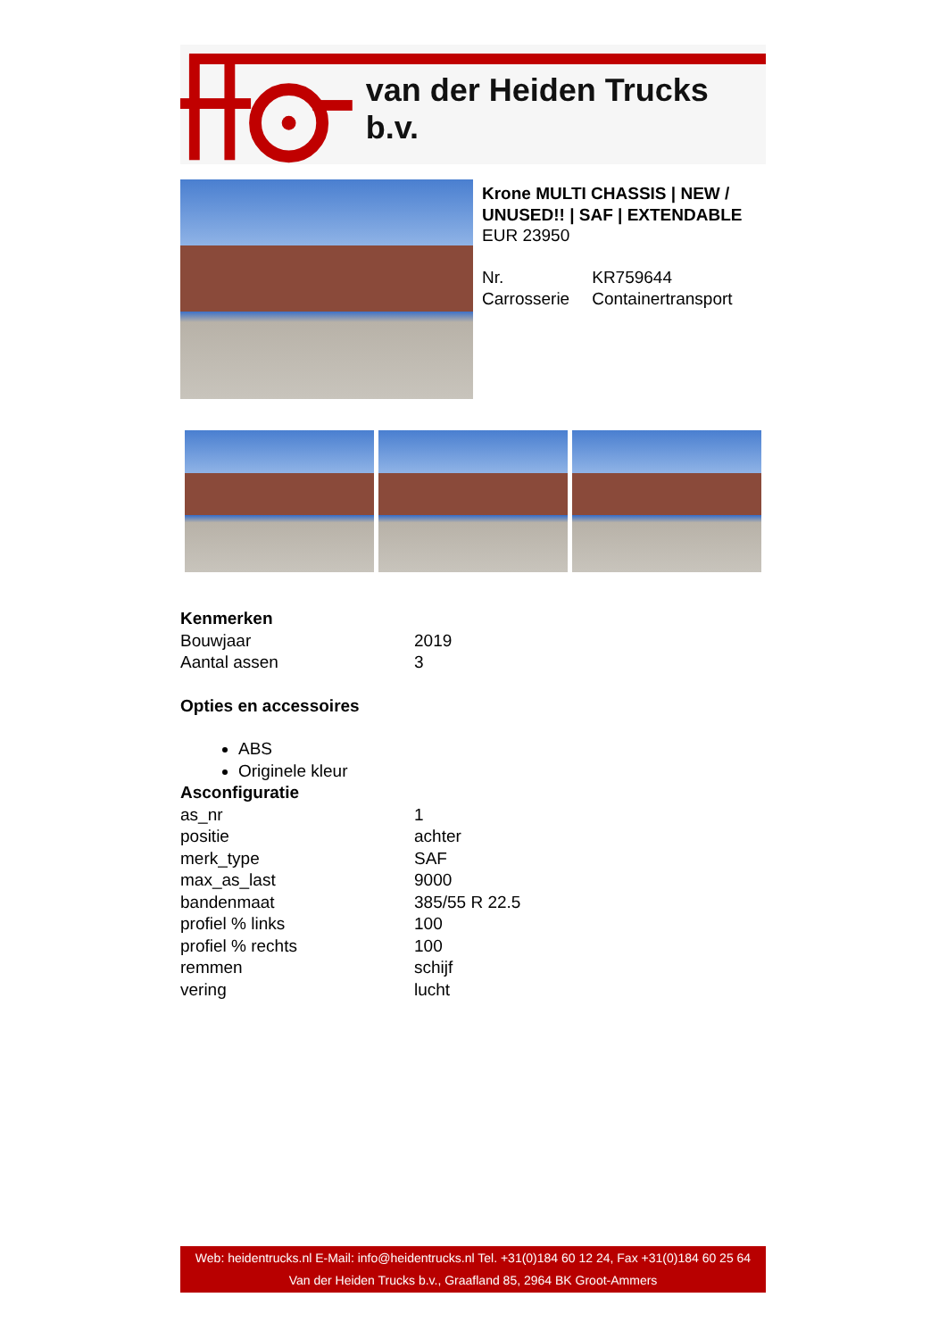van der Heiden Trucks b.v.
Krone MULTI CHASSIS | NEW / UNUSED!! | SAF | EXTENDABLE
EUR 23950
| Nr. | KR759644 |
| Carrosserie | Containertransport |
Kenmerken
| Bouwjaar | 2019 |
| Aantal assen | 3 |
Opties en accessoires
ABS
Originele kleur
Asconfiguratie
| as_nr | 1 |
| positie | achter |
| merk_type | SAF |
| max_as_last | 9000 |
| bandenmaat | 385/55 R 22.5 |
| profiel % links | 100 |
| profiel % rechts | 100 |
| remmen | schijf |
| vering | lucht |
Web: heidentrucks.nl E-Mail: info@heidentrucks.nl Tel. +31(0)184 60 12 24, Fax +31(0)184 60 25 64
Van der Heiden Trucks b.v., Graafland 85, 2964 BK Groot-Ammers